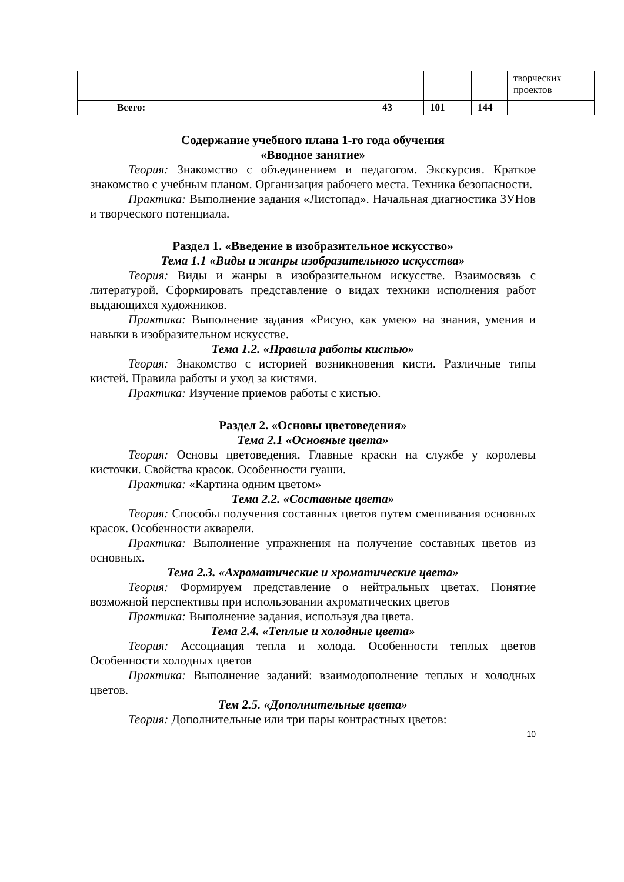| | | | | | творческих проектов |
| | Всего: | 43 | 101 | 144 | |
Содержание учебного плана 1-го года обучения
«Вводное занятие»
Теория: Знакомство с объединением и педагогом. Экскурсия. Краткое знакомство с учебным планом. Организация рабочего места. Техника безопасности.
Практика: Выполнение задания «Листопад». Начальная диагностика ЗУНов и творческого потенциала.
Раздел 1. «Введение в изобразительное искусство»
Тема 1.1 «Виды и жанры изобразительного искусства»
Теория: Виды и жанры в изобразительном искусстве. Взаимосвязь с литературой. Сформировать представление о видах техники исполнения работ выдающихся художников.
Практика: Выполнение задания «Рисую, как умею» на знания, умения и навыки в изобразительном искусстве.
Тема 1.2. «Правила работы кистью»
Теория: Знакомство с историей возникновения кисти. Различные типы кистей. Правила работы и уход за кистями.
Практика: Изучение приемов работы с кистью.
Раздел 2. «Основы цветоведения»
Тема 2.1 «Основные цвета»
Теория: Основы цветоведения. Главные краски на службе у королевы кисточки. Свойства красок. Особенности гуаши.
Практика: «Картина одним цветом»
Тема 2.2. «Составные цвета»
Теория: Способы получения составных цветов путем смешивания основных красок. Особенности акварели.
Практика: Выполнение упражнения на получение составных цветов из основных.
Тема 2.3. «Ахроматические и хроматические цвета»
Теория: Формируем представление о нейтральных цветах. Понятие возможной перспективы при использовании ахроматических цветов
Практика: Выполнение задания, используя два цвета.
Тема 2.4. «Теплые и холодные цвета»
Теория: Ассоциация тепла и холода. Особенности теплых цветов Особенности холодных цветов
Практика: Выполнение заданий: взаимодополнение теплых и холодных цветов.
Тем 2.5. «Дополнительные цвета»
Теория: Дополнительные или три пары контрастных цветов:
10